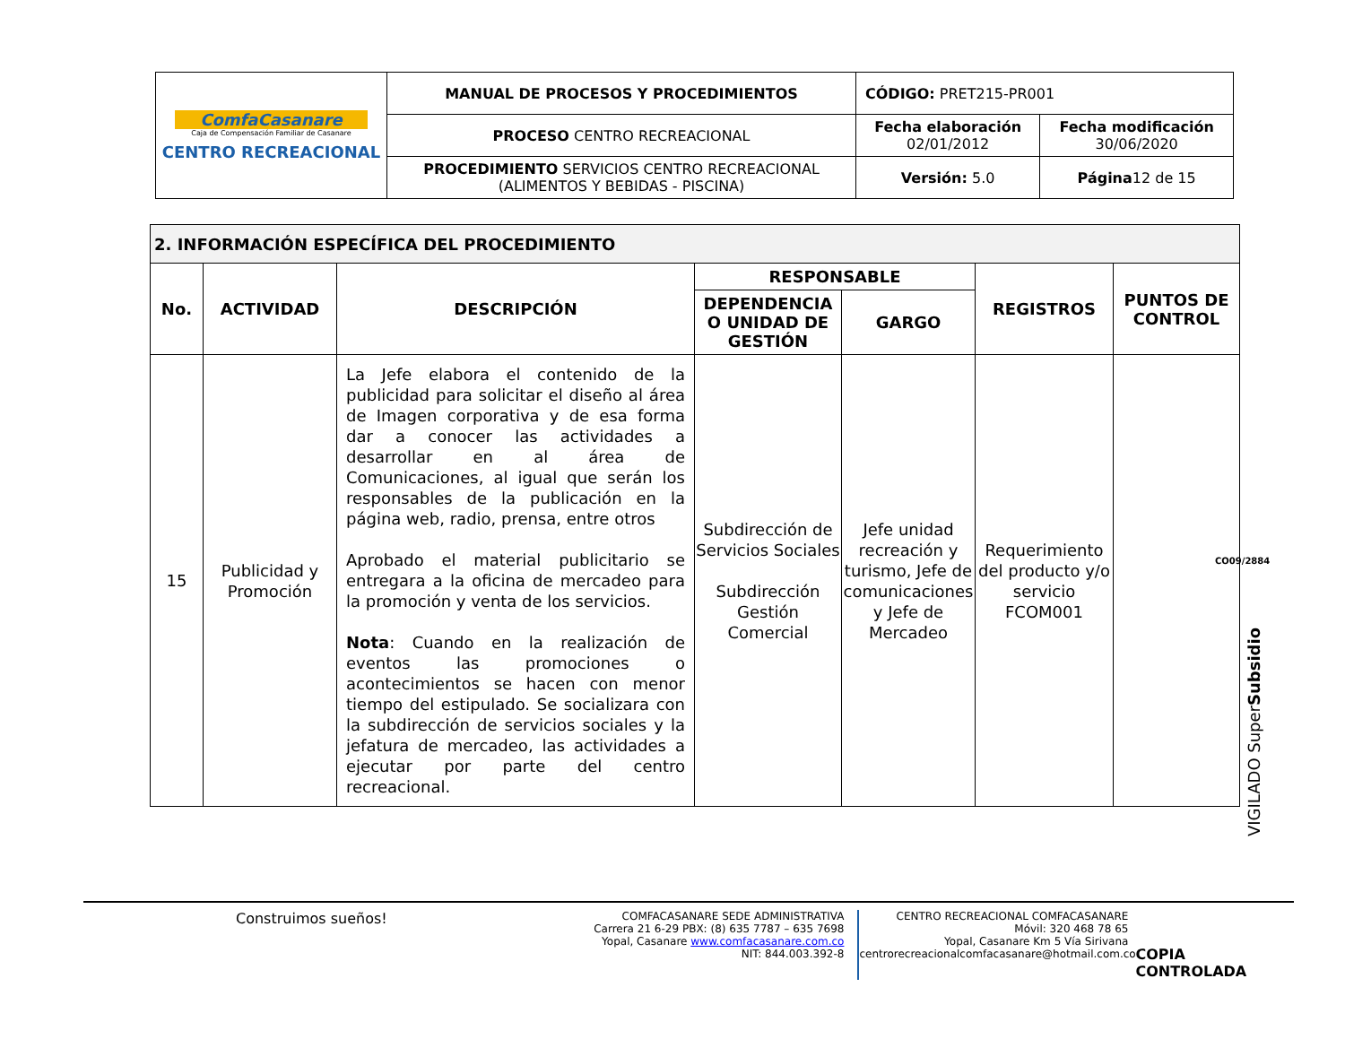| ComfaCasanare Caja de Compensación Familiar de Casanare CENTRO RECREACIONAL | MANUAL DE PROCESOS Y PROCEDIMIENTOS | CÓDIGO: PRET215-PR001 | |
| | PROCESO CENTRO RECREACIONAL | Fecha elaboración 02/01/2012 | Fecha modificación 30/06/2020 |
| | PROCEDIMIENTO SERVICIOS CENTRO RECREACIONAL (ALIMENTOS Y BEBIDAS - PISCINA) | Versión: 5.0 | Página 12 de 15 |
| 2. INFORMACIÓN ESPECÍFICA DEL PROCEDIMIENTO | | | | | | |
| --- | --- | --- | --- | --- | --- | --- |
| No. | ACTIVIDAD | DESCRIPCIÓN | RESPONSABLE | | REGISTROS | PUNTOS DE CONTROL |
| | | | DEPENDENCIA O UNIDAD DE GESTIÓN | GARGO | | |
| 15 | Publicidad y Promoción | La Jefe elabora el contenido de la publicidad para solicitar el diseño al área de Imagen corporativa y de esa forma dar a conocer las actividades a desarrollar en al área de Comunicaciones, al igual que serán los responsables de la publicación en la página web, radio, prensa, entre otros Aprobado el material publicitario se entregara a la oficina de mercadeo para la promoción y venta de los servicios. Nota : Cuando en la realización de eventos las promociones o acontecimientos se hacen con menor tiempo del estipulado. Se socializara con la subdirección de servicios sociales y la jefatura de mercadeo, las actividades a ejecutar por parte del centro recreacional. | Subdirección de Servicios Sociales Subdirección Gestión Comercial | Jefe unidad recreación y turismo, Jefe de comunicaciones y Jefe de Mercadeo | Requerimiento del producto y/o servicio FCOM001 | |
CO09/2884
VIGILADO SuperSubsidio
Construimos sueños!
COMFACASANARE SEDE ADMINISTRATIVA
Carrera 21 6-29 PBX: (8) 635 7787 – 635 7698
Yopal, Casanare www.comfacasanare.com.co
NIT: 844.003.392-8
CENTRO RECREACIONAL COMFACASANARE
Móvil: 320 468 78 65
Yopal, Casanare Km 5 Vía Sirivana
centrorecreacionalcomfacasanare@hotmail.com.co
COPIA CONTROLADA